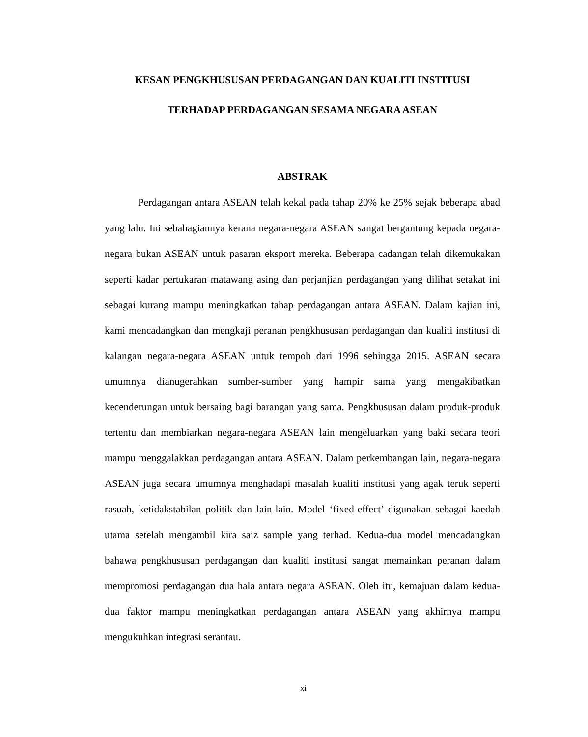KESAN PENGKHUSUSAN PERDAGANGAN DAN KUALITI INSTITUSI
TERHADAP PERDAGANGAN SESAMA NEGARA ASEAN
ABSTRAK
Perdagangan antara ASEAN telah kekal pada tahap 20% ke 25% sejak beberapa abad yang lalu. Ini sebahagiannya kerana negara-negara ASEAN sangat bergantung kepada negara-negara bukan ASEAN untuk pasaran eksport mereka. Beberapa cadangan telah dikemukakan seperti kadar pertukaran matawang asing dan perjanjian perdagangan yang dilihat setakat ini sebagai kurang mampu meningkatkan tahap perdagangan antara ASEAN. Dalam kajian ini, kami mencadangkan dan mengkaji peranan pengkhususan perdagangan dan kualiti institusi di kalangan negara-negara ASEAN untuk tempoh dari 1996 sehingga 2015. ASEAN secara umumnya dianugerahkan sumber-sumber yang hampir sama yang mengakibatkan kecenderungan untuk bersaing bagi barangan yang sama. Pengkhususan dalam produk-produk tertentu dan membiarkan negara-negara ASEAN lain mengeluarkan yang baki secara teori mampu menggalakkan perdagangan antara ASEAN. Dalam perkembangan lain, negara-negara ASEAN juga secara umumnya menghadapi masalah kualiti institusi yang agak teruk seperti rasuah, ketidakstabilan politik dan lain-lain. Model ‘fixed-effect’ digunakan sebagai kaedah utama setelah mengambil kira saiz sample yang terhad. Kedua-dua model mencadangkan bahawa pengkhususan perdagangan dan kualiti institusi sangat memainkan peranan dalam mempromosi perdagangan dua hala antara negara ASEAN. Oleh itu, kemajuan dalam kedua-dua faktor mampu meningkatkan perdagangan antara ASEAN yang akhirnya mampu mengukuhkan integrasi serantau.
xi